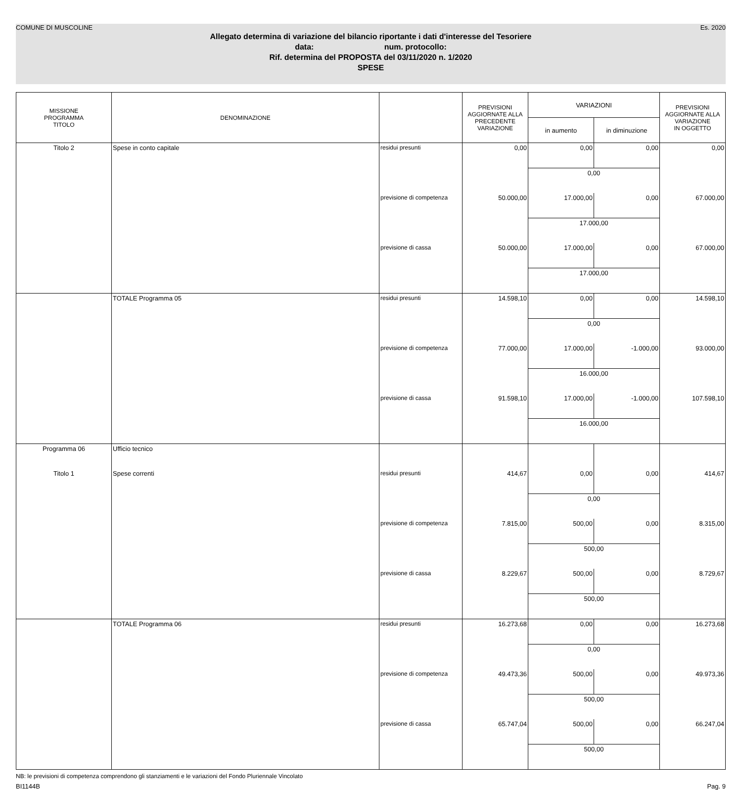COMUNE DI MUSCOLINE Es. 2020
Allegato determina di variazione del bilancio riportante i dati d'interesse del Tesoriere
data: num. protocollo:
Rif. determina del PROPOSTA del 03/11/2020 n. 1/2020
SPESE
| MISSIONE PROGRAMMA TITOLO | DENOMINAZIONE | | PREVISIONI AGGIORNATE ALLA PRECEDENTE VARIAZIONE | VARIAZIONI | | PREVISIONI AGGIORNATE ALLA VARIAZIONE IN OGGETTO |
| --- | --- | --- | --- | --- | --- | --- |
| | | | | in aumento | in diminuzione | |
| Titolo 2 | Spese in conto capitale | residui presunti | 0,00 | 0,00 | 0,00 | 0,00 |
| | | | | 0,00 | | |
| | | previsione di competenza | 50.000,00 | 17.000,00 | 0,00 | 67.000,00 |
| | | | | 17.000,00 | | |
| | | previsione di cassa | 50.000,00 | 17.000,00 | 0,00 | 67.000,00 |
| | | | | 17.000,00 | | |
| | TOTALE Programma 05 | residui presunti | 14.598,10 | 0,00 | 0,00 | 14.598,10 |
| | | | | 0,00 | | |
| | | previsione di competenza | 77.000,00 | 17.000,00 | -1.000,00 | 93.000,00 |
| | | | | 16.000,00 | | |
| | | previsione di cassa | 91.598,10 | 17.000,00 | -1.000,00 | 107.598,10 |
| | | | | 16.000,00 | | |
| Programma 06 | Ufficio tecnico | | | | | |
| Titolo 1 | Spese correnti | residui presunti | 414,67 | 0,00 | 0,00 | 414,67 |
| | | | | 0,00 | | |
| | | previsione di competenza | 7.815,00 | 500,00 | 0,00 | 8.315,00 |
| | | | | 500,00 | | |
| | | previsione di cassa | 8.229,67 | 500,00 | 0,00 | 8.729,67 |
| | | | | 500,00 | | |
| | TOTALE Programma 06 | residui presunti | 16.273,68 | 0,00 | 0,00 | 16.273,68 |
| | | | | 0,00 | | |
| | | previsione di competenza | 49.473,36 | 500,00 | 0,00 | 49.973,36 |
| | | | | 500,00 | | |
| | | previsione di cassa | 65.747,04 | 500,00 | 0,00 | 66.247,04 |
| | | | | 500,00 | | |
NB: le previsioni di competenza comprendono gli stanziamenti e le variazioni del Fondo Pluriennale Vincolato
BI1144B Pag. 9